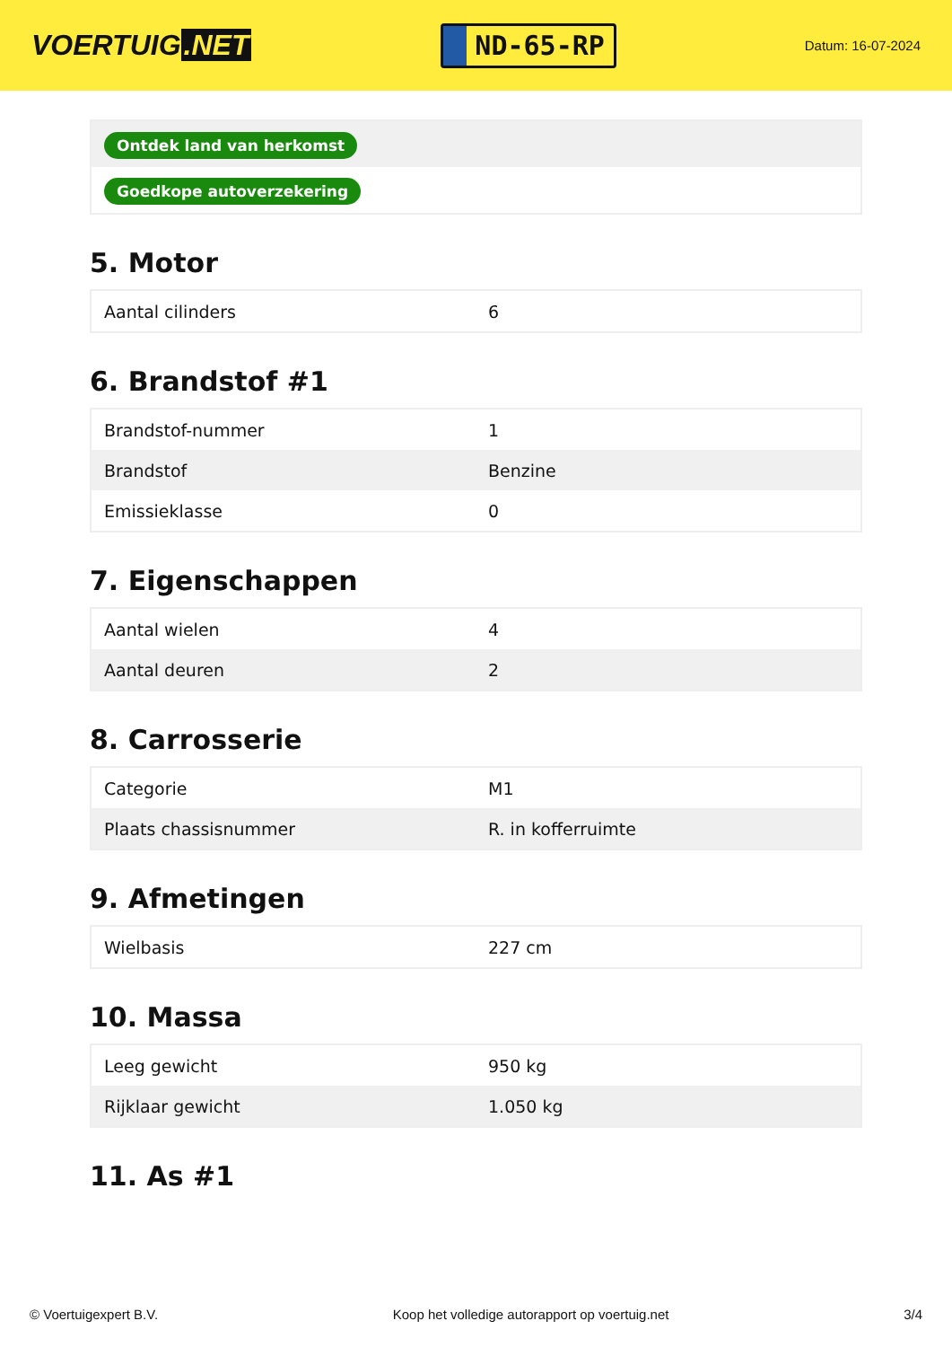VOERTUIG.NET
ND-65-RP
Datum: 16-07-2024
| Ontdek land van herkomst |
| Goedkope autoverzekering |
5. Motor
| Aantal cilinders | 6 |
6. Brandstof #1
| Brandstof-nummer | 1 |
| Brandstof | Benzine |
| Emissieklasse | 0 |
7. Eigenschappen
| Aantal wielen | 4 |
| Aantal deuren | 2 |
8. Carrosserie
| Categorie | M1 |
| Plaats chassisnummer | R. in kofferruimte |
9. Afmetingen
| Wielbasis | 227 cm |
10. Massa
| Leeg gewicht | 950 kg |
| Rijklaar gewicht | 1.050 kg |
11. As #1
© Voertuigexpert B.V. Koop het volledige autorapport op voertuig.net 3/4